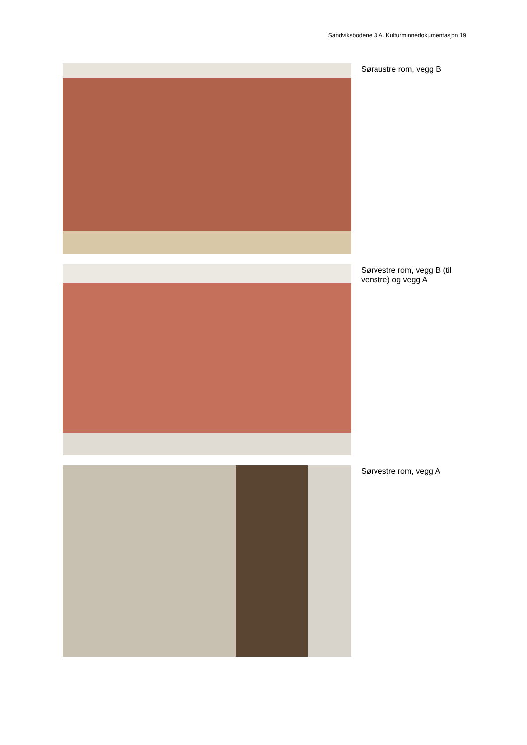Sandviksbodene 3 A. Kulturminnedokumentasjon 19
Søraustre rom, vegg B
Sørvestre rom, vegg B (til venstre) og vegg A
Sørvestre rom, vegg A